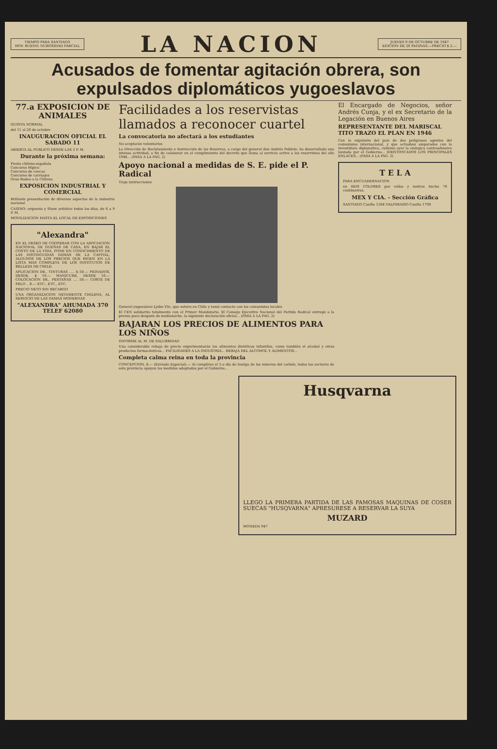TIEMPO PARA SANTIAGO
HOY: BUENO. NUBOSIDAD PARCIAL
LA NACION
JUEVES 9 DE OCTUBRE DE 1947
EDICION DE 20 PAGINAS.—PRECIO $ 2.—
Acusados de fomentar agitación obrera, son expulsados diplomáticos yugoeslavos
77.a EXPOSICION DE ANIMALES
QUINTA NORMAL
del 11 al 20 de octubre
INAUGURACION OFICIAL EL SABADO 11
ABIERTA AL PUBLICO DESDE LAS 3 P. M.
Durante la próxima semana:
Fiesta chileno-española
Concurso Hípico
Concurso de cuecas
Concurso de carruajes
Gran Rodeo a la Chilena
EXPOSICION INDUSTRIAL Y COMERCIAL
Brillante presentación de diversos aspectos de la industria nacional
CASINO: orquesta y Show artístico todos los días, de 6 a 9 P. M.
MOVILIZACION HASTA EL LOCAL DE EXPOSICIONES
"Alexandra"
EN EL DESEO DE COOPERAR CON LA ASOCIACION NACIONAL DE DUEÑAS DE CASA, EN BAJAR EL COSTO DE LA VIDA, PONE EN CONOCIMIENTO DE LAS DISTINGUIDAS DAMAS DE LA CAPITAL, ALGUNOS DE LOS PRECIOS QUE RIGEN EN LA LISTA MAS COMPLETA DE LOS INSTITUTOS DE BELLEZA DE CHILE:
APLICACION DE.. TINTURAS ..... $ 50.— PEINADOS, DESDE. $ 10.— MANICURE, DESDE 10.— COLOCACION DE.. PESTAÑAS .... 50.— CORTE DE PELO .. 8.— ETC., ETC., ETC.
PRECIO NETO SIN RECARGO
UNA ORGANIZACION NETAMENTE CHILENA, AL SERVICIO DE LAS DAMAS MODERNAS
"ALEXANDRA" AHUMADA 370 TELEF 62080
Facilidades a los reservistas llamados a reconocer cuartel
La convocatoria no afectará a los estudiantes
No aceptarán voluntarios
La Dirección de Reclutamiento e Instrucción de las Reservas, a cargo del general don Andrés Poblete, ha desarrollado una intensa actividad, a fin de colaborar en el cumplimiento del decreto que llama al servicio activo a los reservistas del año 1946... (PASA A LA PAG. 2)
Apoyo nacional a medidas de S. E. pide el P. Radical
Trajo instrucciones
General yugoeslavo Ljubo Ylic, que estuvo en Chile y tomó contacto con los comunistas locales
El CEN solidariza totalmente con el Primer Mandatario. El Consejo Ejecutivo Nacional del Partido Radical entregó a la prensa poco después de medianoche, la siguiente declaración oficial... (PASA A LA PAG. 2)
BAJARAN LOS PRECIOS DE ALIMENTOS PARA LOS NIÑOS
INFORME AL M. DE SALUBRIDAD
Una considerable rebaja de precio experimentarán los alimentos dietéticos infantiles, como también el alcohol y otros productos farmacéuticos... FACILIDADES A LA INDUSTRIA... REBAJA DEL ALCOHOL Y ALIMENTOS...
Completa calma reina en toda la provincia
CONCEPCION, 8.— (Enviado Especial).— Al cumplirse el 5.o día de huelga de los mineros del carbón, todos los sectores de esta provincia apoyan las medidas adoptadas por el Gobierno...
El Encargado de Negocios, señor Andrés Cunja, y el ex Secretario de la Legación en Buenos Aires
REPRESENTANTE DEL MARISCAL TITO TRAZO EL PLAN EN 1946
Con la expulsión del país de dos peligrosos agentes del comunismo internacional, y que actuaban amparados con la investidura diplomática, culminó ayer la enérgica contraofensiva lanzada por el Gobierno... IDENTIFICADOS LOS PRINCIPALES ENLACES... (PASA A LA PAG. 2)
T E L A
PARA ENCUADERNACION
en SEIS COLORES por rollos y metros Ancho 70 centímetros.
MEX Y CIA. - Sección Gráfica
SANTIAGO Casilla 1264 VALPARAISO Casilla 1700
Husqvarna
LLEGO LA PRIMERA PARTIDA DE LAS FAMOSAS MAQUINAS DE COSER SUECAS "HUSQVARNA" APRESURESE A RESERVAR LA SUYA
MUZARD
MONEDA 947